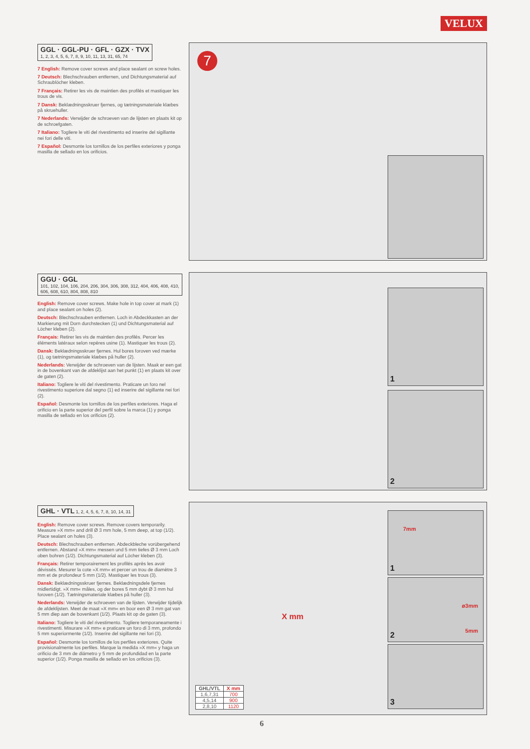VELUX
GGL · GGL-PU · GFL · GZX · TVX
1, 2, 3, 4, 5, 6, 7, 8, 9, 10, 11, 13, 31, 65, 74
7 English: Remove cover screws and place sealant on screw holes.
7 Deutsch: Blechschrauben entfernen, und Dichtungsmaterial auf Schraublöcher kleben.
7 Français: Retirer les vis de maintien des profilés et mastiquer les trous de vis.
7 Dansk: Beklædningsskruer fjernes, og tætningsmateriale klæbes på skruehuller.
7 Nederlands: Verwijder de schroeven van de lijsten en plaats kit op de schroefgaten.
7 Italiano: Togliere le viti del rivestimento ed inserire del sigillante nei fori delle viti.
7 Español: Desmonte los tornillos de los perfiles exteriores y ponga masilla de sellado en los orificios.
7
GGU · GGL
101, 102, 104, 106, 204, 206, 304, 306, 308, 312, 404, 406, 408, 410, 606, 608, 610, 804, 808, 810
English: Remove cover screws. Make hole in top cover at mark (1) and place sealant on holes (2).
Deutsch: Blechschrauben entfernen. Loch in Abdeckkasten an der Markierung mit Dorn durchstecken (1) und Dichtungsmaterial auf Löcher kleben (2).
Français: Retirer les vis de maintien des profilés. Percer les éléments latéraux selon repères usine (1). Mastiquer les trous (2).
Dansk: Beklædningsskruer fjernes. Hul bores foroven ved mærke (1), og tætningsmateriale klæbes på huller (2).
Nederlands: Verwijder de schroeven van de lijsten. Maak er een gat in de bovenkant van de afdeklijst aan het punkt (1) en plaats kit over de gaten (2).
Italiano: Togliere le viti del rivestimento. Praticare un foro nel rivestimento superiore dal segno (1) ed inserire del sigillante nei fori (2).
Español: Desmonte los tornillos de los perfiles exteriores. Haga el orificio en la parte superior del perfil sobre la marca (1) y ponga masilla de sellado en los orificios (2).
1
2
GHL · VTL 1, 2, 4, 5, 6, 7, 8, 10, 14, 31
English: Remove cover screws. Remove covers temporarily. Measure »X mm« and drill Ø 3 mm hole, 5 mm deep, at top (1/2). Place sealant on holes (3).
Deutsch: Blechschrauben entfernen. Abdeckbleche vorübergehend entfernen. Abstand »X mm« messen und 5 mm tiefes Ø 3 mm Loch oben bohren (1/2). Dichtungsmaterial auf Löcher kleben (3).
Français: Retirer temporairement les profilés après les avoir dévissés. Mesurer la cote »X mm« et percer un trou de diamètre 3 mm et de profondeur 5 mm (1/2). Mastiquer les trous (3).
Dansk: Beklædningsskruer fjernes. Beklædningsdele fjernes midlertidigt. »X mm« måles, og der bores 5 mm dybt Ø 3 mm hul foroven (1/2). Tætningsmateriale klæbes på huller (3).
Nederlands: Verwijder de schroeven van de lijsten. Verwijder tijdelijk de afdeklijsten. Meet de maat »X mm« en boor een Ø 3 mm gat van 5 mm diep aan de bovenkant (1/2). Plaats kit op de gaten (3).
Italiano: Togliere le viti del rivestimento. Togliere temporaneamente i rivestimenti. Misurare »X mm« e praticare un foro di 3 mm, profondo 5 mm superiormente (1/2). Inserire del sigillante nei fori (3).
Español: Desmonte los tornillos de los perfiles exteriores. Quite provisionalmente los perfiles. Marque la medida »X mm« y haga un orificio de 3 mm de diámetro y 5 mm de profundidad en la parte superior (1/2). Ponga masilla de sellado en los orificios (3).
X mm
7mm
1
ø3mm
5mm 2
3
| GHL/VTL | X mm |
| --- | --- |
| 1,6,7,31 | 700 |
| 4,5,14 | 900 |
| 2,8,10 | 1120 |
6